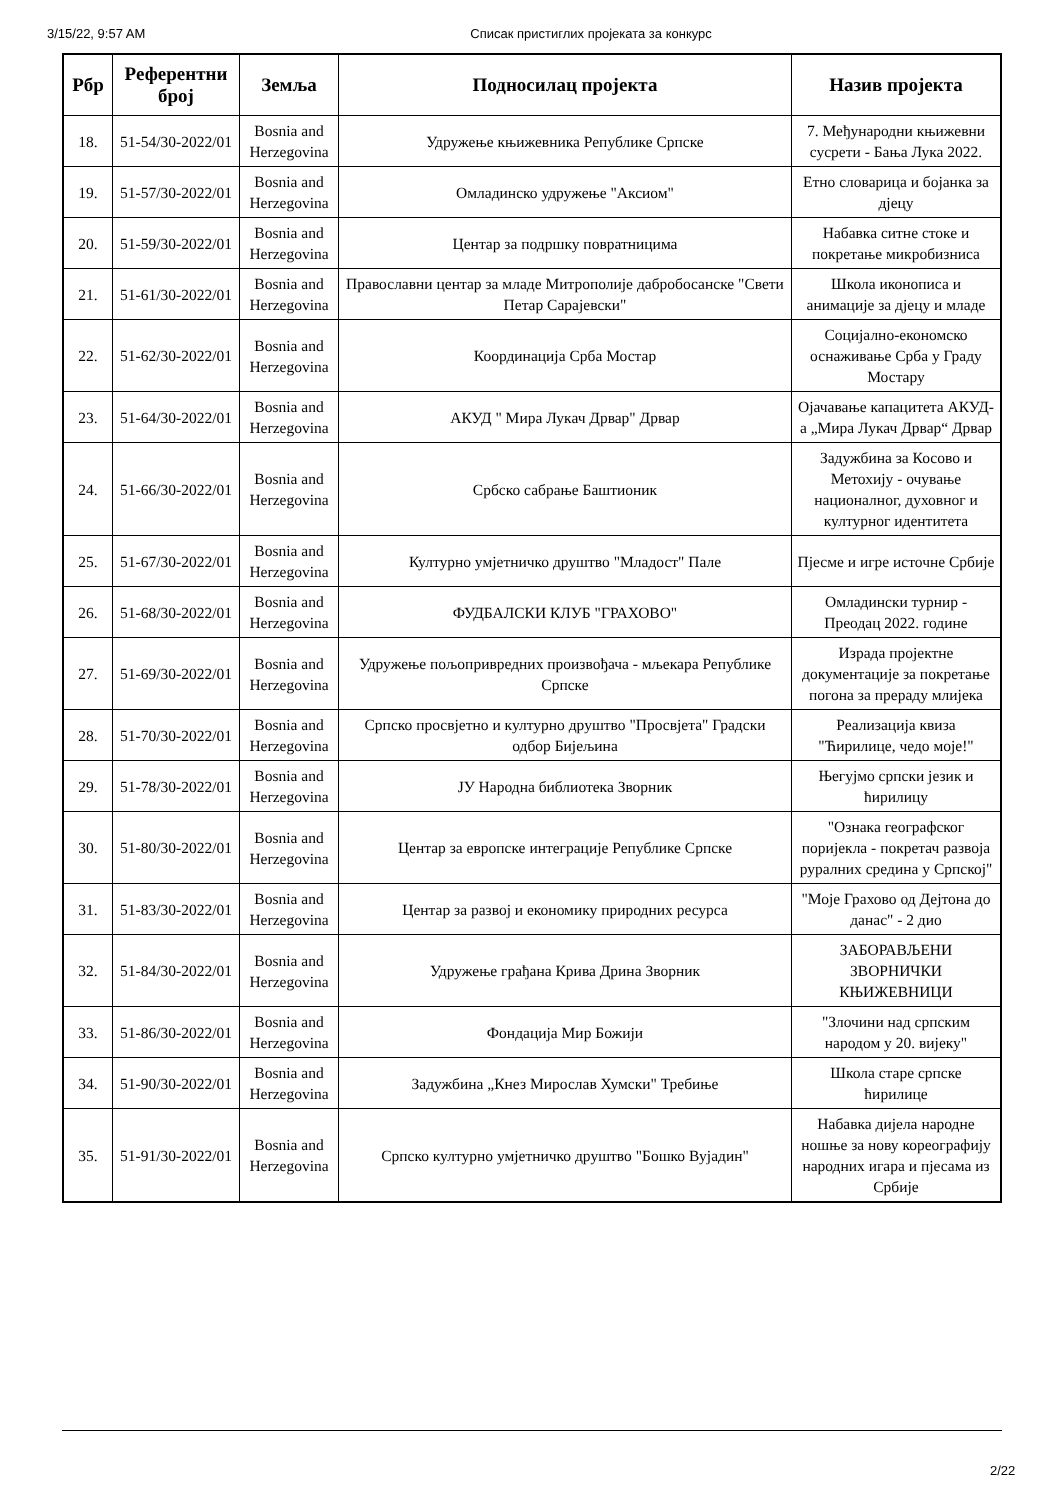3/15/22, 9:57 AM Списак пристиглих пројеката за конкурс
| Рбр | Референтни број | Земља | Подносилац пројекта | Назив пројекта |
| --- | --- | --- | --- | --- |
| 18. | 51-54/30-2022/01 | Bosnia and Herzegovina | Удружење књижевника Републике Српске | 7. Међународни књижевни сусрети - Бања Лука 2022. |
| 19. | 51-57/30-2022/01 | Bosnia and Herzegovina | Омладинско удружење "Аксиом" | Етно словарица и бојанка за дјецу |
| 20. | 51-59/30-2022/01 | Bosnia and Herzegovina | Центар за подршку повратницима | Набавка ситне стоке и покретање микробизниса |
| 21. | 51-61/30-2022/01 | Bosnia and Herzegovina | Православни центар за младе Митрополије дабробосанске "Свети Петар Сарајевски" | Школа иконописа и анимације за дјецу и младе |
| 22. | 51-62/30-2022/01 | Bosnia and Herzegovina | Координација Срба Мостар | Социјално-економско оснаживање Срба у Граду Мостару |
| 23. | 51-64/30-2022/01 | Bosnia and Herzegovina | АКУД " Мира Лукач Дрвар" Дрвар | Ојачавање капацитета АКУД-а „Мира Лукач Дрвар“ Дрвар |
| 24. | 51-66/30-2022/01 | Bosnia and Herzegovina | Србско сабрање Баштионик | Задужбина за Косово и Метохију - очување националног, духовног и културног идентитета |
| 25. | 51-67/30-2022/01 | Bosnia and Herzegovina | Културно умјетничко друштво "Младост" Пале | Пјесме и игре источне Србије |
| 26. | 51-68/30-2022/01 | Bosnia and Herzegovina | ФУДБАЛСКИ КЛУБ "ГРАХОВО" | Омладински турнир - Преодац 2022. године |
| 27. | 51-69/30-2022/01 | Bosnia and Herzegovina | Удружење пољопривредних произвођача - мљекара Републике Српске | Израда пројектне документације за покретање погона за прераду млијека |
| 28. | 51-70/30-2022/01 | Bosnia and Herzegovina | Српско просвјетно и културно друштво "Просвјета" Градски одбор Бијељина | Реализација квиза "Ћирилице, чедо моје!" |
| 29. | 51-78/30-2022/01 | Bosnia and Herzegovina | ЈУ Народна библиотека Зворник | Његујмо српски језик и ћирилицу |
| 30. | 51-80/30-2022/01 | Bosnia and Herzegovina | Центар за европске интеграције Републике Српске | "Ознака географског поријекла - покретач развоја руралних средина у Српској" |
| 31. | 51-83/30-2022/01 | Bosnia and Herzegovina | Центар за развој и економику природних ресурса | "Моје Грахово од Дејтона до данас" - 2 дио |
| 32. | 51-84/30-2022/01 | Bosnia and Herzegovina | Удружење грађана Крива Дрина Зворник | ЗАБОРАВЉЕНИ ЗВОРНИЧКИ КЊИЖЕВНИЦИ |
| 33. | 51-86/30-2022/01 | Bosnia and Herzegovina | Фондација Мир Божији | "Злочини над српским народом у 20. вијеку" |
| 34. | 51-90/30-2022/01 | Bosnia and Herzegovina | Задужбина „Кнез Мирослав Хумски" Требиње | Школа старе српске ћирилице |
| 35. | 51-91/30-2022/01 | Bosnia and Herzegovina | Српско културно умјетничко друштво "Бошко Вујадин" | Набавка дијела народне ношње за нову кореографију народних игара и пјесама из Србије |
2/22